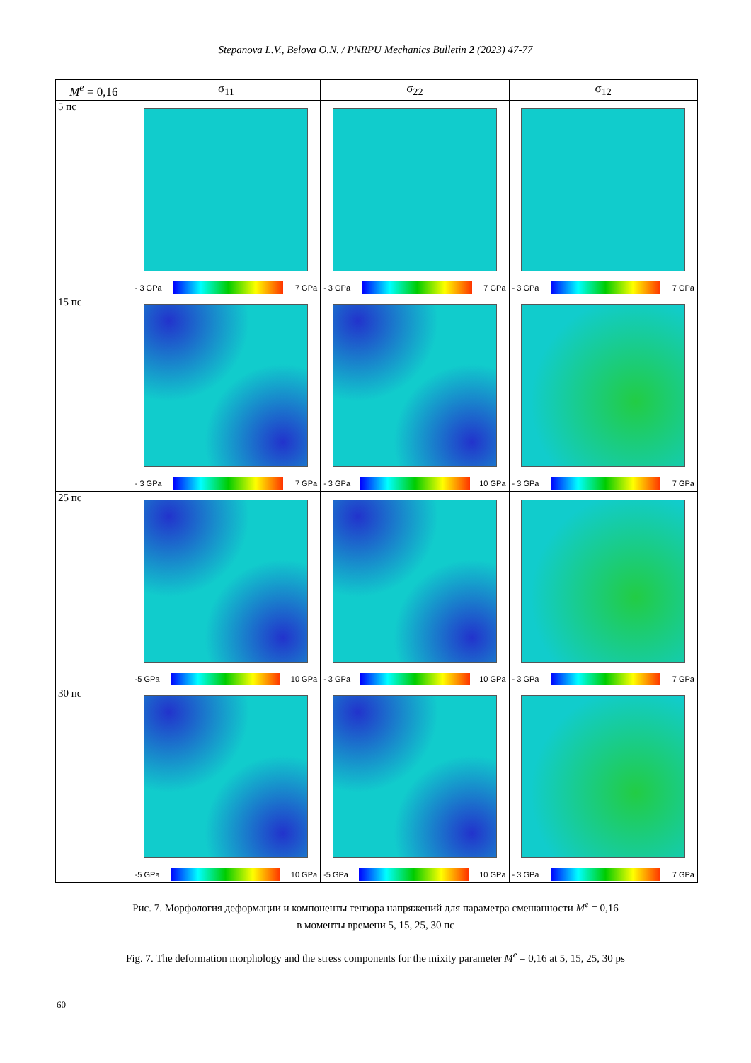Stepanova L.V., Belova O.N. / PNRPU Mechanics Bulletin 2 (2023) 47-77
| M<sup>e</sup> = 0,16 | σ<sub>11</sub> | σ<sub>22</sub> | σ<sub>12</sub> |
| --- | --- | --- | --- |
| 5 пс | - 3 GPa 7 GPa | - 3 GPa 7 GPa | - 3 GPa 7 GPa |
| 15 пс | - 3 GPa 7 GPa | - 3 GPa 10 GPa | - 3 GPa 7 GPa |
| 25 пс | -5 GPa 10 GPa | - 3 GPa 10 GPa | - 3 GPa 7 GPa |
| 30 пс | -5 GPa 10 GPa | -5 GPa 10 GPa | - 3 GPa 7 GPa |
Рис. 7. Морфология деформации и компоненты тензора напряжений для параметра смешанности M<sup>e</sup> = 0,16
в моменты времени 5, 15, 25, 30 пс
Fig. 7. The deformation morphology and the stress components for the mixity parameter M<sup>e</sup> = 0,16 at 5, 15, 25, 30 ps
60